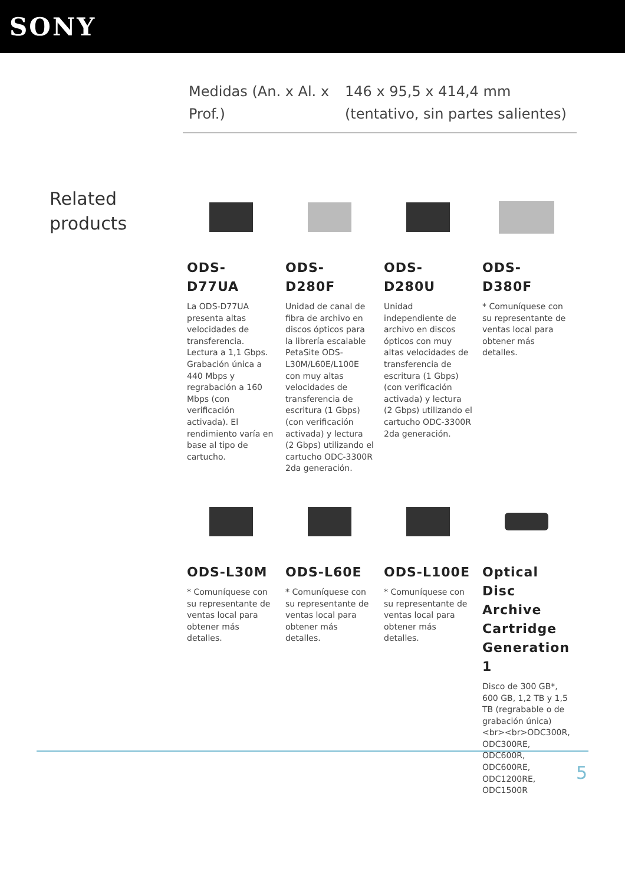SONY
| Medidas (An. x Al. x Prof.) | 146 x 95,5 x 414,4 mm (tentativo, sin partes salientes) |
Related products
ODS-D77UA
La ODS-D77UA presenta altas velocidades de transferencia. Lectura a 1,1 Gbps. Grabación única a 440 Mbps y regrabación a 160 Mbps (con verificación activada). El rendimiento varía en base al tipo de cartucho.
ODS-D280F
Unidad de canal de fibra de archivo en discos ópticos para la librería escalable PetaSite ODS-L30M/L60E/L100E con muy altas velocidades de transferencia de escritura (1 Gbps) (con verificación activada) y lectura (2 Gbps) utilizando el cartucho ODC-3300R 2da generación.
ODS-D280U
Unidad independiente de archivo en discos ópticos con muy altas velocidades de transferencia de escritura (1 Gbps) (con verificación activada) y lectura (2 Gbps) utilizando el cartucho ODC-3300R 2da generación.
ODS-D380F
* Comuníquese con su representante de ventas local para obtener más detalles.
ODS-L30M
* Comuníquese con su representante de ventas local para obtener más detalles.
ODS-L60E
* Comuníquese con su representante de ventas local para obtener más detalles.
ODS-L100E
* Comuníquese con su representante de ventas local para obtener más detalles.
Optical Disc Archive Cartridge Generation 1
Disco de 300 GB*, 600 GB, 1,2 TB y 1,5 TB (regrabable o de grabación única)<br><br>ODC300R, ODC300RE, ODC600R, ODC600RE, ODC1200RE, ODC1500R
5